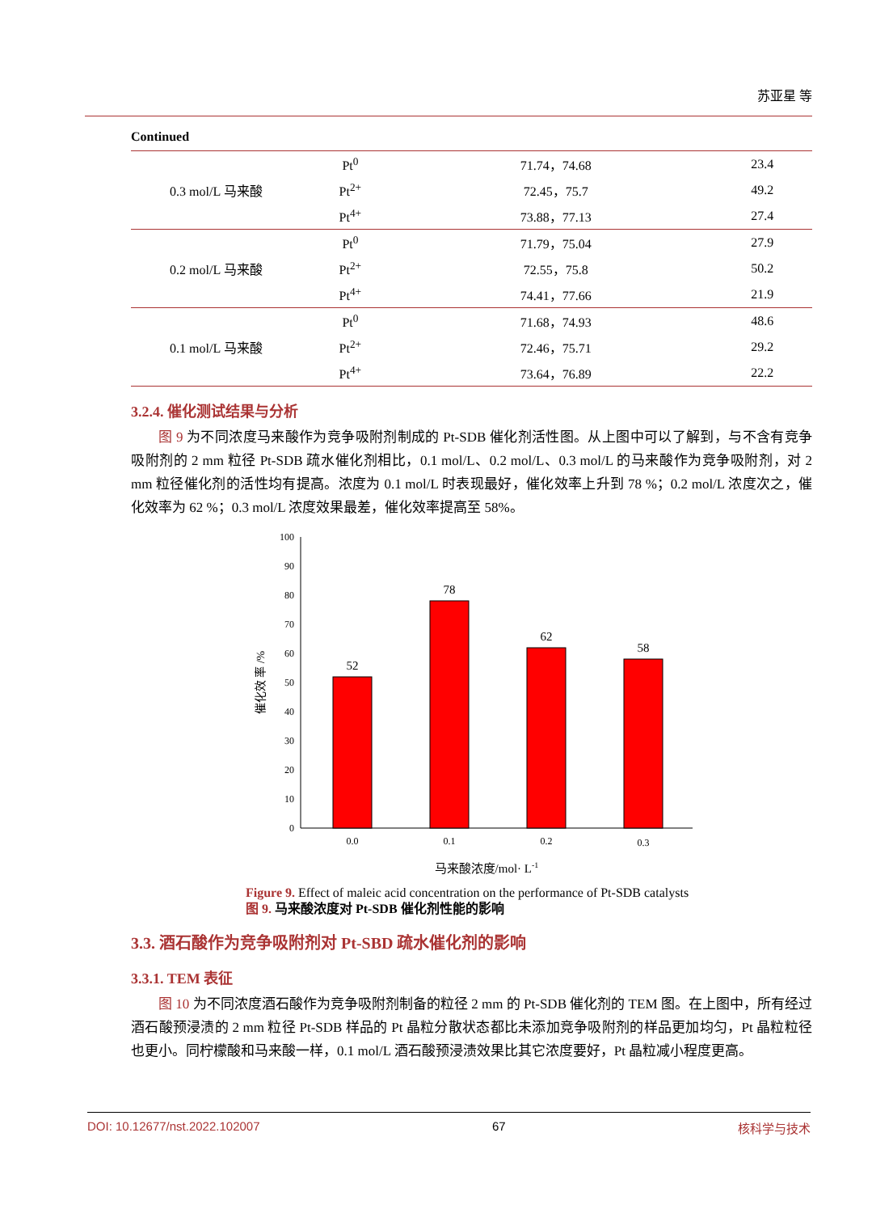苏亚星 等
Continued
| 0.3 mol/L 马来酸 | Pt<sup>0</sup> | 71.74，74.68 | 23.4 |
| | Pt<sup>2+</sup> | 72.45，75.7 | 49.2 |
| | Pt<sup>4+</sup> | 73.88，77.13 | 27.4 |
| 0.2 mol/L 马来酸 | Pt<sup>0</sup> | 71.79，75.04 | 27.9 |
| | Pt<sup>2+</sup> | 72.55，75.8 | 50.2 |
| | Pt<sup>4+</sup> | 74.41，77.66 | 21.9 |
| 0.1 mol/L 马来酸 | Pt<sup>0</sup> | 71.68，74.93 | 48.6 |
| | Pt<sup>2+</sup> | 72.46，75.71 | 29.2 |
| | Pt<sup>4+</sup> | 73.64，76.89 | 22.2 |
3.2.4. 催化测试结果与分析
图 9 为不同浓度马来酸作为竞争吸附剂制成的 Pt-SDB 催化剂活性图。从上图中可以了解到，与不含有竞争吸附剂的 2 mm 粒径 Pt-SDB 疏水催化剂相比，0.1 mol/L、0.2 mol/L、0.3 mol/L 的马来酸作为竞争吸附剂，对 2 mm 粒径催化剂的活性均有提高。浓度为 0.1 mol/L 时表现最好，催化效率上升到 78 %；0.2 mol/L 浓度次之，催化效率为 62 %；0.3 mol/L 浓度效果最差，催化效率提高至 58%。
0
10
20
30
40
50
60
70
80
90
100
催化效 率 /%
52
78
62
58
0.0
0.1
0.2
0.3
马来酸浓度/mol· L-1
Figure 9. Effect of maleic acid concentration on the performance of Pt-SDB catalysts
图 9. 马来酸浓度对 Pt-SDB 催化剂性能的影响
3.3. 酒石酸作为竞争吸附剂对 Pt-SBD 疏水催化剂的影响
3.3.1. TEM 表征
图 10 为不同浓度酒石酸作为竞争吸附剂制备的粒径 2 mm 的 Pt-SDB 催化剂的 TEM 图。在上图中，所有经过酒石酸预浸渍的 2 mm 粒径 Pt-SDB 样品的 Pt 晶粒分散状态都比未添加竞争吸附剂的样品更加均匀，Pt 晶粒粒径也更小。同柠檬酸和马来酸一样，0.1 mol/L 酒石酸预浸渍效果比其它浓度要好，Pt 晶粒减小程度更高。
DOI: 10.12677/nst.2022.102007 67 核科学与技术